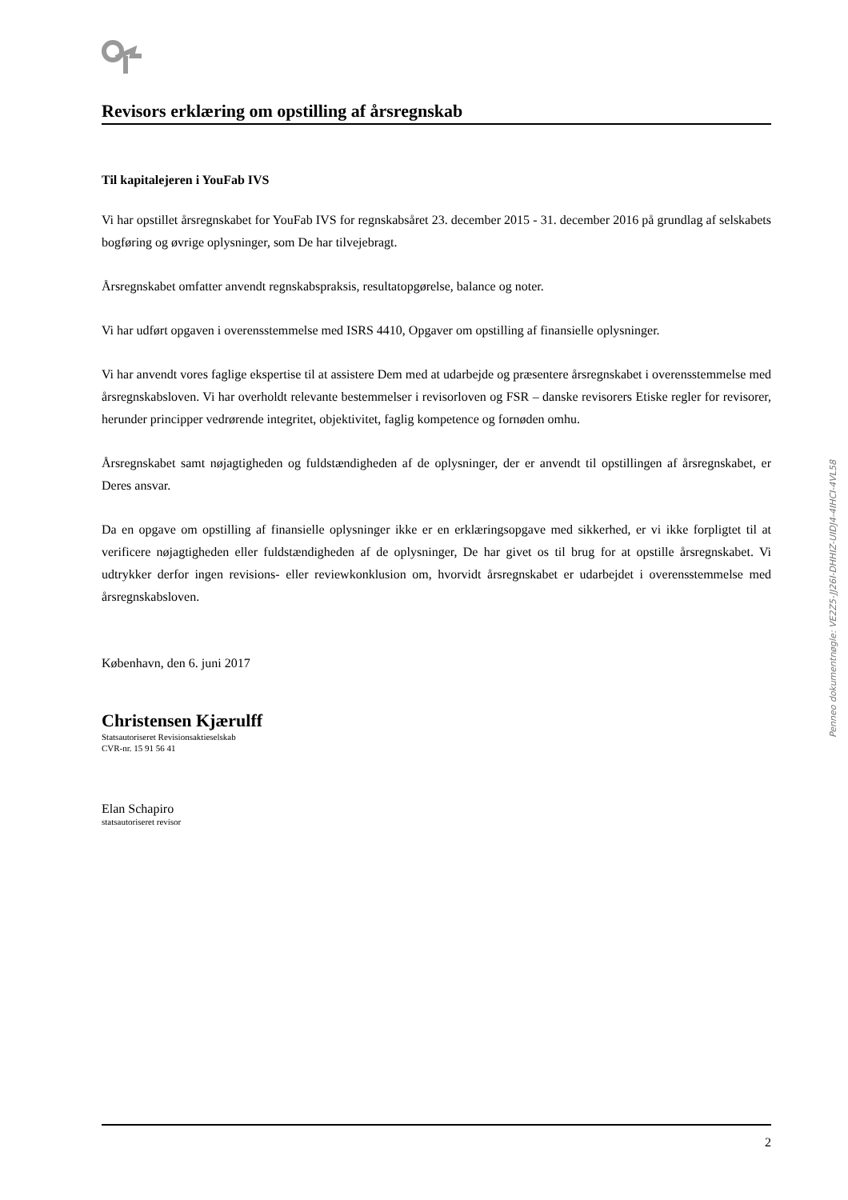Revisors erklæring om opstilling af årsregnskab
Til kapitalejeren i YouFab IVS
Vi har opstillet årsregnskabet for YouFab IVS for regnskabsåret 23. december 2015 - 31. december 2016 på grundlag af selskabets bogføring og øvrige oplysninger, som De har tilvejebragt.
Årsregnskabet omfatter anvendt regnskabspraksis, resultatopgørelse, balance og noter.
Vi har udført opgaven i overensstemmelse med ISRS 4410, Opgaver om opstilling af finansielle oplysninger.
Vi har anvendt vores faglige ekspertise til at assistere Dem med at udarbejde og præsentere årsregnskabet i overensstemmelse med årsregnskabsloven. Vi har overholdt relevante bestemmelser i revisorloven og FSR – danske revisorers Etiske regler for revisorer, herunder principper vedrørende integritet, objektivitet, faglig kompetence og fornøden omhu.
Årsregnskabet samt nøjagtigheden og fuldstændigheden af de oplysninger, der er anvendt til opstillingen af årsregnskabet, er Deres ansvar.
Da en opgave om opstilling af finansielle oplysninger ikke er en erklæringsopgave med sikkerhed, er vi ikke forpligtet til at verificere nøjagtigheden eller fuldstændigheden af de oplysninger, De har givet os til brug for at opstille årsregnskabet. Vi udtrykker derfor ingen revisions- eller reviewkonklusion om, hvorvidt årsregnskabet er udarbejdet i overensstemmelse med årsregnskabsloven.
København, den 6. juni 2017
Christensen Kjærulff
Statsautoriseret Revisionsaktieselskab
CVR-nr. 15 91 56 41
Elan Schapiro
statsautoriseret revisor
Penneo dokumentnøgle: VE2Z5-JJ26I-DHHIZ-UIDJ4-4IHCI-4VL58
2